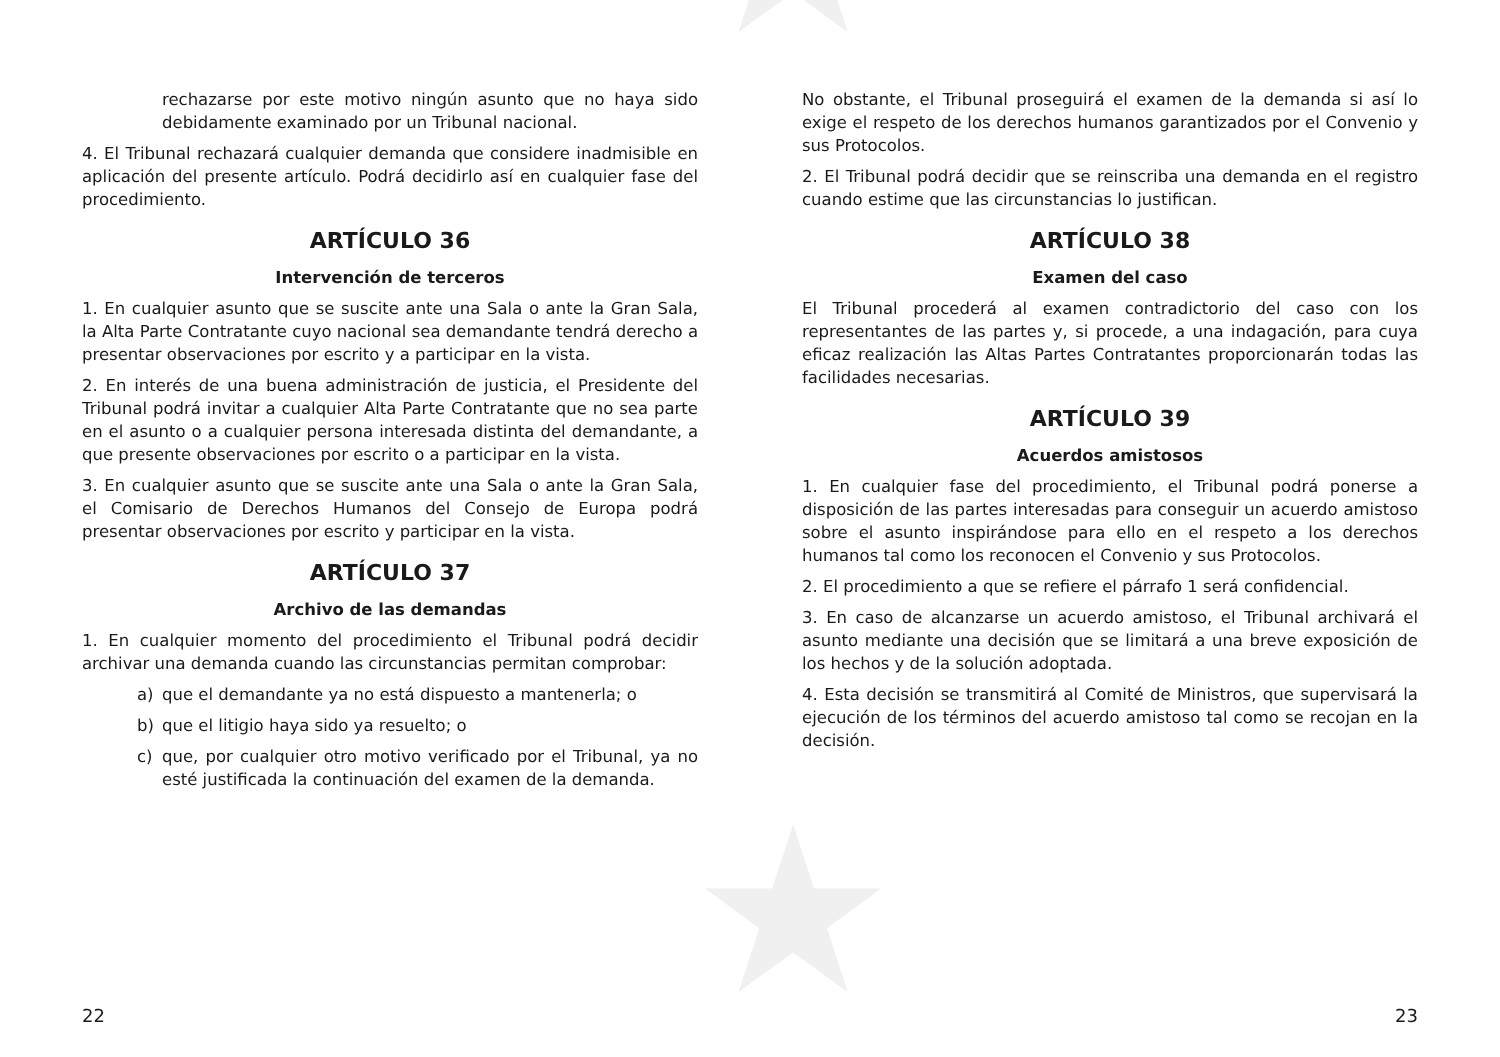★
★
rechazarse por este motivo ningún asunto que no haya sido debidamente examinado por un Tribunal nacional.
4. El Tribunal rechazará cualquier demanda que considere inadmisible en aplicación del presente artículo. Podrá decidirlo así en cualquier fase del procedimiento.
ARTÍCULO 36
Intervención de terceros
1. En cualquier asunto que se suscite ante una Sala o ante la Gran Sala, la Alta Parte Contratante cuyo nacional sea demandante tendrá derecho a presentar observaciones por escrito y a participar en la vista.
2. En interés de una buena administración de justicia, el Presidente del Tribunal podrá invitar a cualquier Alta Parte Contratante que no sea parte en el asunto o a cualquier persona interesada distinta del demandante, a que presente observaciones por escrito o a participar en la vista.
3. En cualquier asunto que se suscite ante una Sala o ante la Gran Sala, el Comisario de Derechos Humanos del Consejo de Europa podrá presentar observaciones por escrito y participar en la vista.
ARTÍCULO 37
Archivo de las demandas
1. En cualquier momento del procedimiento el Tribunal podrá decidir archivar una demanda cuando las circunstancias permitan comprobar:
a) que el demandante ya no está dispuesto a mantenerla; o
b) que el litigio haya sido ya resuelto; o
c) que, por cualquier otro motivo verificado por el Tribunal, ya no esté justificada la continuación del examen de la demanda.
22
No obstante, el Tribunal proseguirá el examen de la demanda si así lo exige el respeto de los derechos humanos garantizados por el Convenio y sus Protocolos.
2. El Tribunal podrá decidir que se reinscriba una demanda en el registro cuando estime que las circunstancias lo justifican.
ARTÍCULO 38
Examen del caso
El Tribunal procederá al examen contradictorio del caso con los representantes de las partes y, si procede, a una indagación, para cuya eficaz realización las Altas Partes Contratantes proporcionarán todas las facilidades necesarias.
ARTÍCULO 39
Acuerdos amistosos
1. En cualquier fase del procedimiento, el Tribunal podrá ponerse a disposición de las partes interesadas para conseguir un acuerdo amistoso sobre el asunto inspirándose para ello en el respeto a los derechos humanos tal como los reconocen el Convenio y sus Protocolos.
2. El procedimiento a que se refiere el párrafo 1 será confidencial.
3. En caso de alcanzarse un acuerdo amistoso, el Tribunal archivará el asunto mediante una decisión que se limitará a una breve exposición de los hechos y de la solución adoptada.
4. Esta decisión se transmitirá al Comité de Ministros, que supervisará la ejecución de los términos del acuerdo amistoso tal como se recojan en la decisión.
23